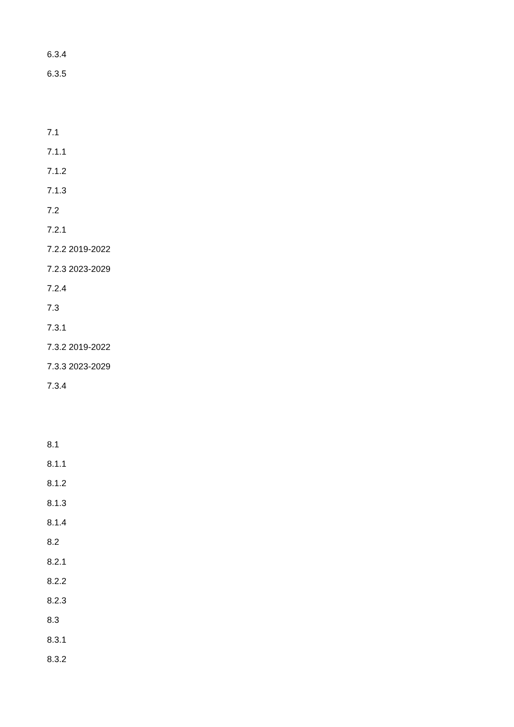6.3.4
6.3.5
7.1
7.1.1
7.1.2
7.1.3
7.2
7.2.1
7.2.2 2019-2022
7.2.3 2023-2029
7.2.4
7.3
7.3.1
7.3.2 2019-2022
7.3.3 2023-2029
7.3.4
8.1
8.1.1
8.1.2
8.1.3
8.1.4
8.2
8.2.1
8.2.2
8.2.3
8.3
8.3.1
8.3.2